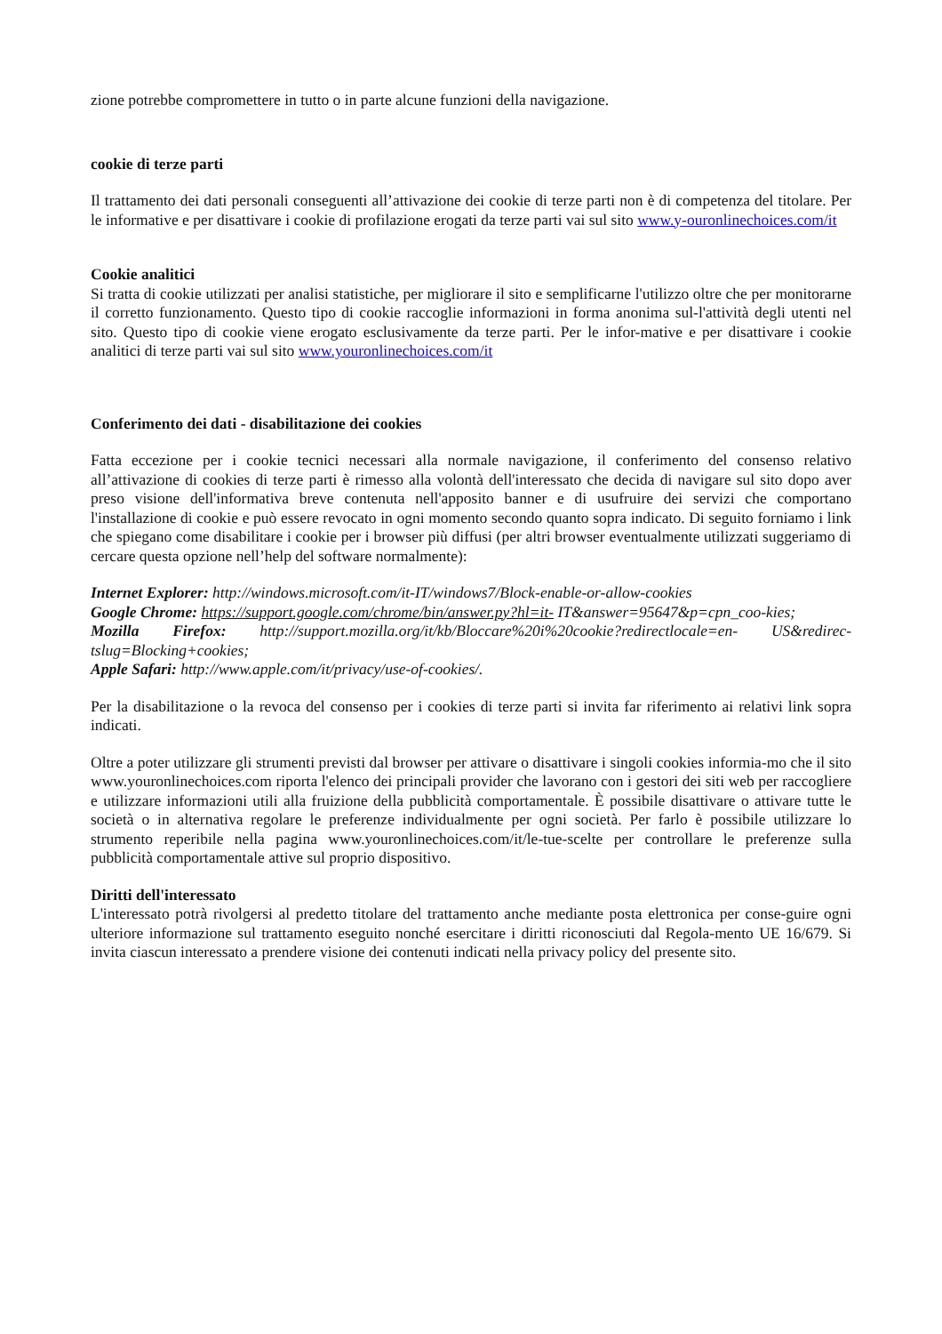zione potrebbe compromettere in tutto o in parte alcune funzioni della navigazione.
cookie di terze parti
Il trattamento dei dati personali conseguenti all’attivazione dei cookie di terze parti non è di competenza del titolare. Per le informative e per disattivare i cookie di profilazione erogati da terze parti vai sul sito www.y-ouronlinechoices.com/it
Cookie analitici
Si tratta di cookie utilizzati per analisi statistiche, per migliorare il sito e semplificarne l'utilizzo oltre che per monitorarne il corretto funzionamento. Questo tipo di cookie raccoglie informazioni in forma anonima sul-l'attività degli utenti nel sito. Questo tipo di cookie viene erogato esclusivamente da terze parti. Per le infor-mative e per disattivare i cookie analitici di terze parti vai sul sito www.youronlinechoices.com/it
Conferimento dei dati - disabilitazione dei cookies
Fatta eccezione per i cookie tecnici necessari alla normale navigazione, il conferimento del consenso relativo all’attivazione di cookies di terze parti è rimesso alla volontà dell'interessato che decida di navigare sul sito dopo aver preso visione dell'informativa breve contenuta nell'apposito banner e di usufruire dei servizi che comportano l'installazione di cookie e può essere revocato in ogni momento secondo quanto sopra indicato. Di seguito forniamo i link che spiegano come disabilitare i cookie per i browser più diffusi (per altri browser eventualmente utilizzati suggeriamo di cercare questa opzione nell’help del software normalmente):
Internet Explorer: http://windows.microsoft.com/it-IT/windows7/Block-enable-or-allow-cookies
Google Chrome: https://support.google.com/chrome/bin/answer.py?hl=it- IT&answer=95647&p=cpn_coo-kies;
Mozilla Firefox: http://support.mozilla.org/it/kb/Bloccare%20i%20cookie?redirectlocale=en- US&redirec-tslug=Blocking+cookies;
Apple Safari: http://www.apple.com/it/privacy/use-of-cookies/.
Per la disabilitazione o la revoca del consenso per i cookies di terze parti si invita far riferimento ai relativi link sopra indicati.
Oltre a poter utilizzare gli strumenti previsti dal browser per attivare o disattivare i singoli cookies informia-mo che il sito www.youronlinechoices.com riporta l'elenco dei principali provider che lavorano con i gestori dei siti web per raccogliere e utilizzare informazioni utili alla fruizione della pubblicità comportamentale. È possibile disattivare o attivare tutte le società o in alternativa regolare le preferenze individualmente per ogni società. Per farlo è possibile utilizzare lo strumento reperibile nella pagina www.youronlinechoices.com/it/le-tue-scelte per controllare le preferenze sulla pubblicità comportamentale attive sul proprio dispositivo.
Diritti dell'interessato
L'interessato potrà rivolgersi al predetto titolare del trattamento anche mediante posta elettronica per conse-guire ogni ulteriore informazione sul trattamento eseguito nonché esercitare i diritti riconosciuti dal Regola-mento UE 16/679. Si invita ciascun interessato a prendere visione dei contenuti indicati nella privacy policy del presente sito.